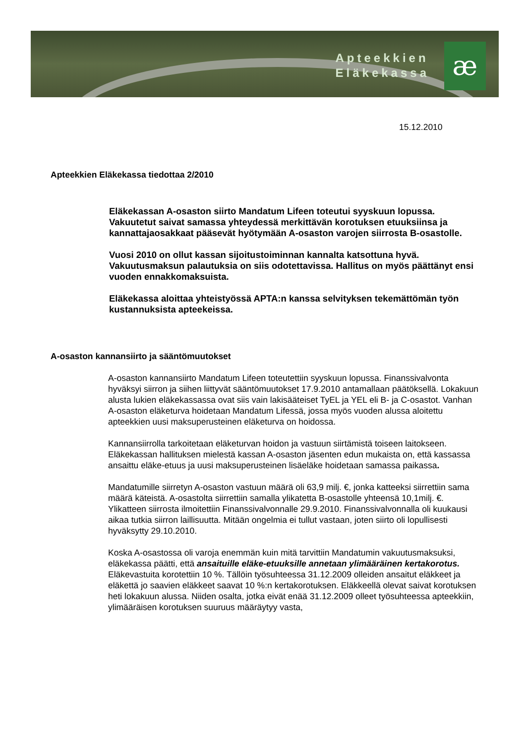Apteekkien
Eläkekassa
æ
15.12.2010
Apteekkien Eläkekassa tiedottaa 2/2010
Eläkekassan A-osaston siirto Mandatum Lifeen toteutui syyskuun lopussa. Vakuutetut saivat samassa yhteydessä merkittävän korotuksen etuuksiinsa ja kannattajaosakkaat pääsevät hyötymään A-osaston varojen siirrosta B-osastolle.
Vuosi 2010 on ollut kassan sijoitustoiminnan kannalta katsottuna hyvä. Vakuutusmaksun palautuksia on siis odotettavissa. Hallitus on myös päättänyt ensi vuoden ennakkomaksuista.
Eläkekassa aloittaa yhteistyössä APTA:n kanssa selvityksen tekemättömän työn kustannuksista apteekeissa.
A-osaston kannansiirto ja sääntömuutokset
A-osaston kannansiirto Mandatum Lifeen toteutettiin syyskuun lopussa. Finanssivalvonta hyväksyi siirron ja siihen liittyvät sääntömuutokset 17.9.2010 antamallaan päätöksellä. Lokakuun alusta lukien eläkekassassa ovat siis vain lakisääteiset TyEL ja YEL eli B- ja C-osastot. Vanhan A-osaston eläketurva hoidetaan Mandatum Lifessä, jossa myös vuoden alussa aloitettu apteekkien uusi maksuperusteinen eläketurva on hoidossa.
Kannansiirrolla tarkoitetaan eläketurvan hoidon ja vastuun siirtämistä toiseen laitokseen. Eläkekassan hallituksen mielestä kassan A-osaston jäsenten edun mukaista on, että kassassa ansaittu eläke-etuus ja uusi maksuperusteinen lisäeläke hoidetaan samassa paikassa.
Mandatumille siirretyn A-osaston vastuun määrä oli 63,9 milj. €, jonka katteeksi siirrettiin sama määrä käteistä. A-osastolta siirrettiin samalla ylikatetta B-osastolle yhteensä 10,1milj. €. Ylikatteen siirrosta ilmoitettiin Finanssivalvonnalle 29.9.2010. Finanssivalvonnalla oli kuukausi aikaa tutkia siirron laillisuutta. Mitään ongelmia ei tullut vastaan, joten siirto oli lopullisesti hyväksytty 29.10.2010.
Koska A-osastossa oli varoja enemmän kuin mitä tarvittiin Mandatumin vakuutusmaksuksi, eläkekassa päätti, että ansaituille eläke-etuuksille annetaan ylimääräinen kertakorotus. Eläkevastuita korotettiin 10 %. Tällöin työsuhteessa 31.12.2009 olleiden ansaitut eläkkeet ja eläkettä jo saavien eläkkeet saavat 10 %:n kertakorotuksen. Eläkkeellä olevat saivat korotuksen heti lokakuun alussa. Niiden osalta, jotka eivät enää 31.12.2009 olleet työsuhteessa apteekkiin, ylimääräisen korotuksen suuruus määräytyy vasta,